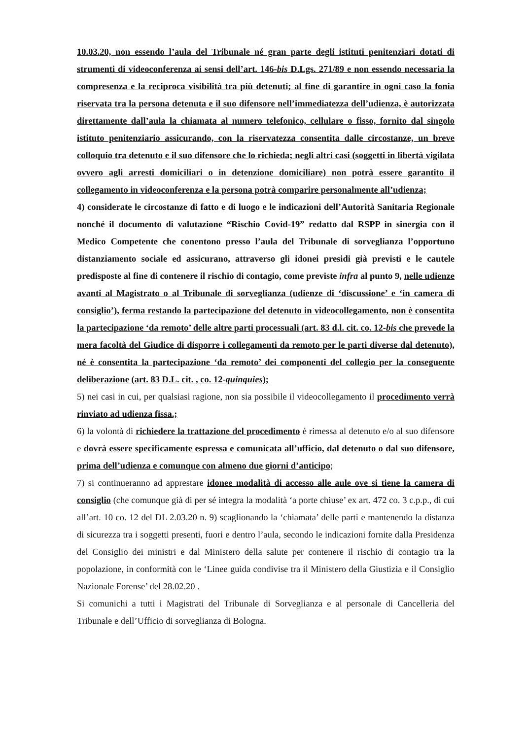10.03.20, non essendo l’aula del Tribunale né gran parte degli istituti penitenziari dotati di strumenti di videoconferenza ai sensi dell’art. 146-bis D.Lgs. 271/89 e non essendo necessaria la compresenza e la reciproca visibilità tra più detenuti; al fine di garantire in ogni caso la fonia riservata tra la persona detenuta e il suo difensore nell’immediatezza dell’udienza, è autorizzata direttamente dall’aula la chiamata al numero telefonico, cellulare o fisso, fornito dal singolo istituto penitenziario assicurando, con la riservatezza consentita dalle circostanze, un breve colloquio tra detenuto e il suo difensore che lo richieda; negli altri casi (soggetti in libertà vigilata ovvero agli arresti domiciliari o in detenzione domiciliare) non potrà essere garantito il collegamento in videoconferenza e la persona potrà comparire personalmente all’udienza;
4) considerate le circostanze di fatto e di luogo e le indicazioni dell’Autorità Sanitaria Regionale nonché il documento di valutazione “Rischio Covid-19” redatto dal RSPP in sinergia con il Medico Competente che conentono presso l’aula del Tribunale di sorveglianza l’opportuno distanziamento sociale ed assicurano, attraverso gli idonei presidi già previsti e le cautele predisposte al fine di contenere il rischio di contagio, come previste infra al punto 9, nelle udienze avanti al Magistrato o al Tribunale di sorveglianza (udienze di ‘discussione’ e ‘in camera di consiglio’), ferma restando la partecipazione del detenuto in videocollegamento, non è consentita la partecipazione ‘da remoto’ delle altre parti processuali (art. 83 d.l. cit. co. 12-bis che prevede la mera facoltà del Giudice di disporre i collegamenti da remoto per le parti diverse dal detenuto), né è consentita la partecipazione ‘da remoto’ dei componenti del collegio per la conseguente deliberazione (art. 83 D.L. cit. , co. 12-quinquies);
5) nei casi in cui, per qualsiasi ragione, non sia possibile il videocollegamento il procedimento verrà rinviato ad udienza fissa.;
6) la volontà di richiedere la trattazione del procedimento è rimessa al detenuto e/o al suo difensore e dovrà essere specificamente espressa e comunicata all’ufficio, dal detenuto o dal suo difensore, prima dell’udienza e comunque con almeno due giorni d’anticipo;
7) si continueranno ad apprestare idonee modalità di accesso alle aule ove si tiene la camera di consiglio (che comunque già di per sé integra la modalità ‘a porte chiuse’ ex art. 472 co. 3 c.p.p., di cui all’art. 10 co. 12 del DL 2.03.20 n. 9) scaglionando la ‘chiamata’ delle parti e mantenendo la distanza di sicurezza tra i soggetti presenti, fuori e dentro l’aula, secondo le indicazioni fornite dalla Presidenza del Consiglio dei ministri e dal Ministero della salute per contenere il rischio di contagio tra la popolazione, in conformità con le ‘Linee guida condivise tra il Ministero della Giustizia e il Consiglio Nazionale Forense’ del 28.02.20 .
Si comunichi a tutti i Magistrati del Tribunale di Sorveglianza e al personale di Cancelleria del Tribunale e dell’Ufficio di sorveglianza di Bologna.